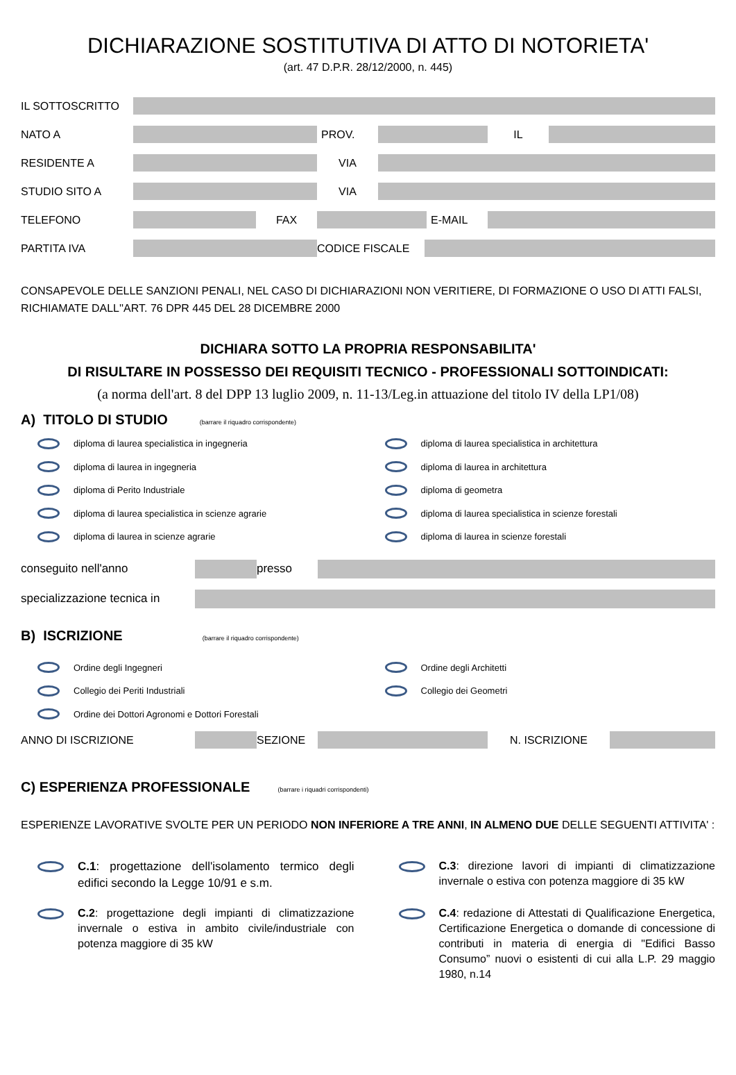DICHIARAZIONE SOSTITUTIVA DI ATTO DI NOTORIETA'
(art. 47 D.P.R. 28/12/2000, n. 445)
IL SOTTOSCRITTO
NATO A PROV. IL
RESIDENTE A VIA
STUDIO SITO A VIA
TELEFONO FAX E-MAIL
PARTITA IVA CODICE FISCALE
CONSAPEVOLE DELLE SANZIONI PENALI, NEL CASO DI DICHIARAZIONI NON VERITIERE, DI FORMAZIONE O USO DI ATTI FALSI, RICHIAMATE DALL''ART. 76 DPR 445 DEL 28 DICEMBRE 2000
DICHIARA SOTTO LA PROPRIA RESPONSABILITA'
DI RISULTARE IN POSSESSO DEI REQUISITI TECNICO - PROFESSIONALI SOTTOINDICATI:
(a norma dell'art. 8 del DPP 13 luglio 2009, n. 11-13/Leg.in attuazione del titolo IV della LP1/08)
A) TITOLO DI STUDIO (barrare il riquadro corrispondente)
diploma di laurea specialistica in ingegneria
diploma di laurea specialistica in architettura
diploma di laurea in ingegneria
diploma di laurea in architettura
diploma di Perito Industriale
diploma di geometra
diploma di laurea specialistica in scienze agrarie
diploma di laurea specialistica in scienze forestali
diploma di laurea in scienze agrarie
diploma di laurea in scienze forestali
conseguito nell'anno presso
specializzazione tecnica in
B) ISCRIZIONE (barrare il riquadro corrispondente)
Ordine degli Ingegneri
Ordine degli Architetti
Collegio dei Periti Industriali
Collegio dei Geometri
Ordine dei Dottori Agronomi e Dottori Forestali
ANNO DI ISCRIZIONE SEZIONE N. ISCRIZIONE
C) ESPERIENZA PROFESSIONALE (barrare i riquadri corrispondenti)
ESPERIENZE LAVORATIVE SVOLTE PER UN PERIODO NON INFERIORE A TRE ANNI, IN ALMENO DUE DELLE SEGUENTI ATTIVITA' :
C.1: progettazione dell'isolamento termico degli edifici secondo la Legge 10/91 e s.m.
C.3: direzione lavori di impianti di climatizzazione invernale o estiva con potenza maggiore di 35 kW
C.2: progettazione degli impianti di climatizzazione invernale o estiva in ambito civile/industriale con potenza maggiore di 35 kW
C.4: redazione di Attestati di Qualificazione Energetica, Certificazione Energetica o domande di concessione di contributi in materia di energia di "Edifici Basso Consumo” nuovi o esistenti di cui alla L.P. 29 maggio 1980, n.14